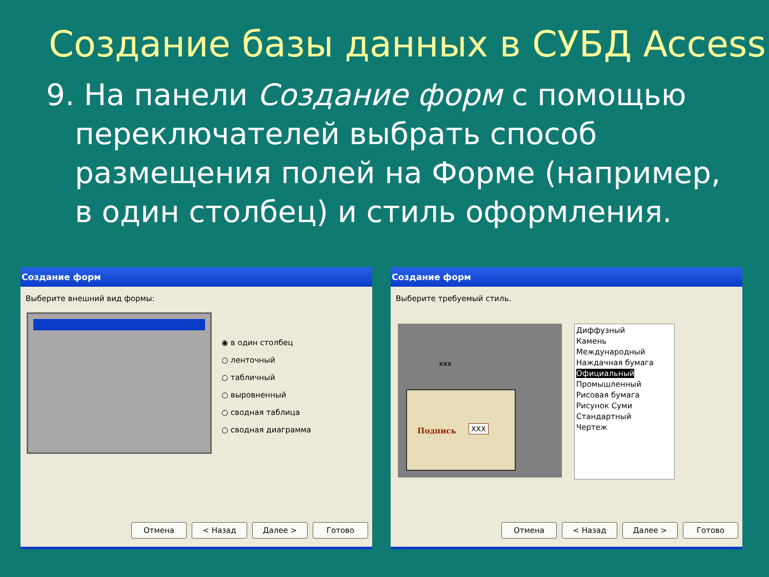Создание базы данных в СУБД Access
9. На панели Создание форм с помощью переключателей выбрать способ размещения полей на Форме (например, в один столбец) и стиль оформления.
Создание форм
Выберите внешний вид формы:
◉ в один столбец
○ ленточный
○ табличный
○ выровненный
○ сводная таблица
○ сводная диаграмма
Отмена < Назад Далее > Готово
Создание форм
Выберите требуемый стиль.
xxx
Подпись XXX
Диффузный
Камень
Международный
Наждачная бумага
Официальный
Промышленный
Рисовая бумага
Рисунок Суми
Стандартный
Чертеж
Отмена < Назад Далее > Готово